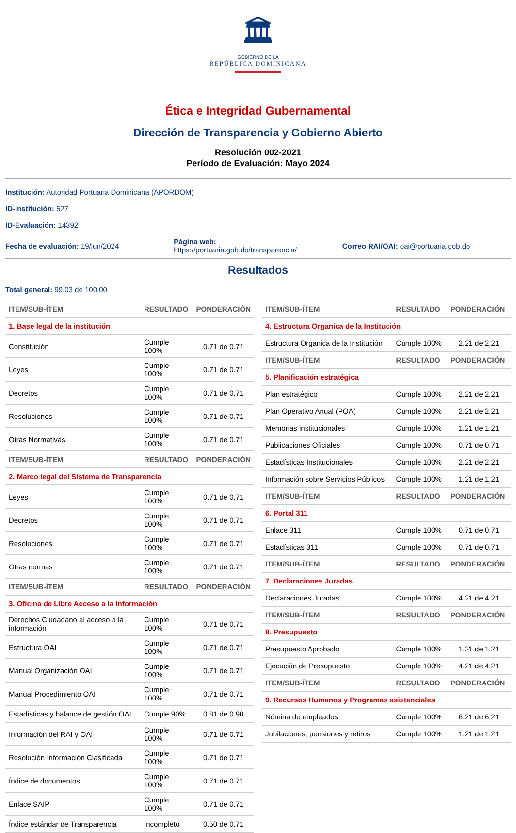🏛
GOBIERNO DE LA
REPÚBLICA DOMINICANA
Ética e Integridad Gubernamental
Dirección de Transparencia y Gobierno Abierto
Resolución 002-2021
Período de Evaluación: Mayo 2024
Institución: Autoridad Portuaria Dominicana (APORDOM)
ID-Institución: 527
ID-Evaluación: 14392
Fecha de evaluación: 19/jun/2024
Página web:
https://portuaria.gob.do/transparencia/
Correo RAI/OAI: oai@portuaria.gob.do
Resultados
Total general: 99.03 de 100.00
| ITEM/SUB-ÍTEM | RESULTADO | PONDERACIÓN |
| --- | --- | --- |
| 1. Base legal de la institución | | |
| Constitución | Cumple 100% | 0.71 de 0.71 |
| Leyes | Cumple 100% | 0.71 de 0.71 |
| Decretos | Cumple 100% | 0.71 de 0.71 |
| Resoluciones | Cumple 100% | 0.71 de 0.71 |
| Otras Normativas | Cumple 100% | 0.71 de 0.71 |
| ITEM/SUB-ÍTEM | RESULTADO | PONDERACIÓN |
| 2. Marco legal del Sistema de Transparencia | | |
| Leyes | Cumple 100% | 0.71 de 0.71 |
| Decretos | Cumple 100% | 0.71 de 0.71 |
| Resoluciones | Cumple 100% | 0.71 de 0.71 |
| Otras normas | Cumple 100% | 0.71 de 0.71 |
| ITEM/SUB-ÍTEM | RESULTADO | PONDERACIÓN |
| 3. Oficina de Libre Acceso a la Información | | |
| Derechos Ciudadano al acceso a la información | Cumple 100% | 0.71 de 0.71 |
| Estructura OAI | Cumple 100% | 0.71 de 0.71 |
| Manual Organización OAI | Cumple 100% | 0.71 de 0.71 |
| Manual Procedimiento OAI | Cumple 100% | 0.71 de 0.71 |
| Estadísticas y balance de gestión OAI | Cumple 90% | 0.81 de 0.90 |
| Información del RAI y OAI | Cumple 100% | 0.71 de 0.71 |
| Resolución Información Clasificada | Cumple 100% | 0.71 de 0.71 |
| Índice de documentos | Cumple 100% | 0.71 de 0.71 |
| Enlace SAIP | Cumple 100% | 0.71 de 0.71 |
| Índice estándar de Transparencia | Incompleto | 0.50 de 0.71 |
| ITEM/SUB-ÍTEM | RESULTADO | PONDERACIÓN |
| --- | --- | --- |
| 4. Estructura Organica de la Institución | | |
| Estructura Organica de la Institución | Cumple 100% | 2.21 de 2.21 |
| ITEM/SUB-ÍTEM | RESULTADO | PONDERACIÓN |
| 5. Planificación estratégica | | |
| Plan estratégico | Cumple 100% | 2.21 de 2.21 |
| Plan Operativo Anual (POA) | Cumple 100% | 2.21 de 2.21 |
| Memorias institucionales | Cumple 100% | 1.21 de 1.21 |
| Publicaciones Oficiales | Cumple 100% | 0.71 de 0.71 |
| Estadísticas Institucionales | Cumple 100% | 2.21 de 2.21 |
| Información sobre Servicios Públicos | Cumple 100% | 1.21 de 1.21 |
| ITEM/SUB-ÍTEM | RESULTADO | PONDERACIÓN |
| 6. Portal 311 | | |
| Enlace 311 | Cumple 100% | 0.71 de 0.71 |
| Estadísticas 311 | Cumple 100% | 0.71 de 0.71 |
| ITEM/SUB-ÍTEM | RESULTADO | PONDERACIÓN |
| 7. Declaraciones Juradas | | |
| Declaraciones Juradas | Cumple 100% | 4.21 de 4.21 |
| ITEM/SUB-ÍTEM | RESULTADO | PONDERACIÓN |
| 8. Presupuesto | | |
| Presupuesto Aprobado | Cumple 100% | 1.21 de 1.21 |
| Ejecución de Presupuesto | Cumple 100% | 4.21 de 4.21 |
| ITEM/SUB-ÍTEM | RESULTADO | PONDERACIÓN |
| 9. Recursos Humanos y Programas asistenciales | | |
| Nómina de empleados | Cumple 100% | 6.21 de 6.21 |
| Jubilaciones, pensiones y retiros | Cumple 100% | 1.21 de 1.21 |